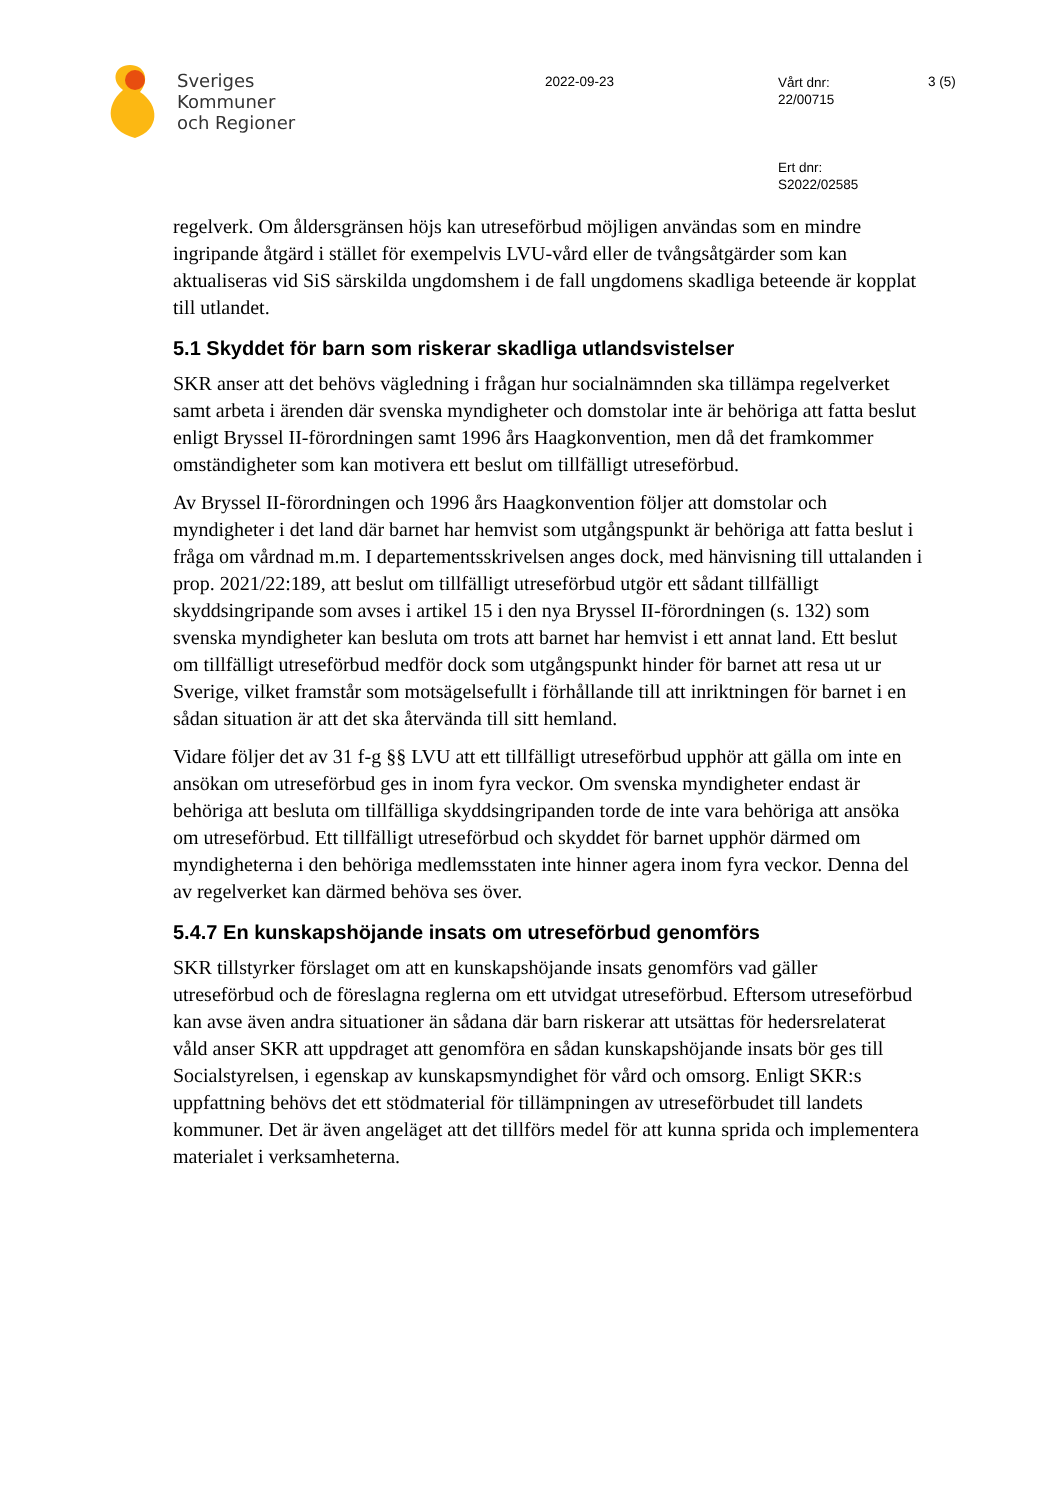Sveriges
Kommuner
och Regioner
2022-09-23
Vårt dnr:
22/00715
Ert dnr:
S2022/02585
3 (5)
regelverk. Om åldersgränsen höjs kan utreseförbud möjligen användas som en mindre ingripande åtgärd i stället för exempelvis LVU-vård eller de tvångsåtgärder som kan aktualiseras vid SiS särskilda ungdomshem i de fall ungdomens skadliga beteende är kopplat till utlandet.
5.1 Skyddet för barn som riskerar skadliga utlandsvistelser
SKR anser att det behövs vägledning i frågan hur socialnämnden ska tillämpa regelverket samt arbeta i ärenden där svenska myndigheter och domstolar inte är behöriga att fatta beslut enligt Bryssel II-förordningen samt 1996 års Haagkonvention, men då det framkommer omständigheter som kan motivera ett beslut om tillfälligt utreseförbud.
Av Bryssel II-förordningen och 1996 års Haagkonvention följer att domstolar och myndigheter i det land där barnet har hemvist som utgångspunkt är behöriga att fatta beslut i fråga om vårdnad m.m. I departementsskrivelsen anges dock, med hänvisning till uttalanden i prop. 2021/22:189, att beslut om tillfälligt utreseförbud utgör ett sådant tillfälligt skyddsingripande som avses i artikel 15 i den nya Bryssel II-förordningen (s. 132) som svenska myndigheter kan besluta om trots att barnet har hemvist i ett annat land. Ett beslut om tillfälligt utreseförbud medför dock som utgångspunkt hinder för barnet att resa ut ur Sverige, vilket framstår som motsägelsefullt i förhållande till att inriktningen för barnet i en sådan situation är att det ska återvända till sitt hemland.
Vidare följer det av 31 f-g §§ LVU att ett tillfälligt utreseförbud upphör att gälla om inte en ansökan om utreseförbud ges in inom fyra veckor. Om svenska myndigheter endast är behöriga att besluta om tillfälliga skyddsingripanden torde de inte vara behöriga att ansöka om utreseförbud. Ett tillfälligt utreseförbud och skyddet för barnet upphör därmed om myndigheterna i den behöriga medlemsstaten inte hinner agera inom fyra veckor. Denna del av regelverket kan därmed behöva ses över.
5.4.7 En kunskapshöjande insats om utreseförbud genomförs
SKR tillstyrker förslaget om att en kunskapshöjande insats genomförs vad gäller utreseförbud och de föreslagna reglerna om ett utvidgat utreseförbud. Eftersom utreseförbud kan avse även andra situationer än sådana där barn riskerar att utsättas för hedersrelaterat våld anser SKR att uppdraget att genomföra en sådan kunskapshöjande insats bör ges till Socialstyrelsen, i egenskap av kunskapsmyndighet för vård och omsorg. Enligt SKR:s uppfattning behövs det ett stödmaterial för tillämpningen av utreseförbudet till landets kommuner. Det är även angeläget att det tillförs medel för att kunna sprida och implementera materialet i verksamheterna.